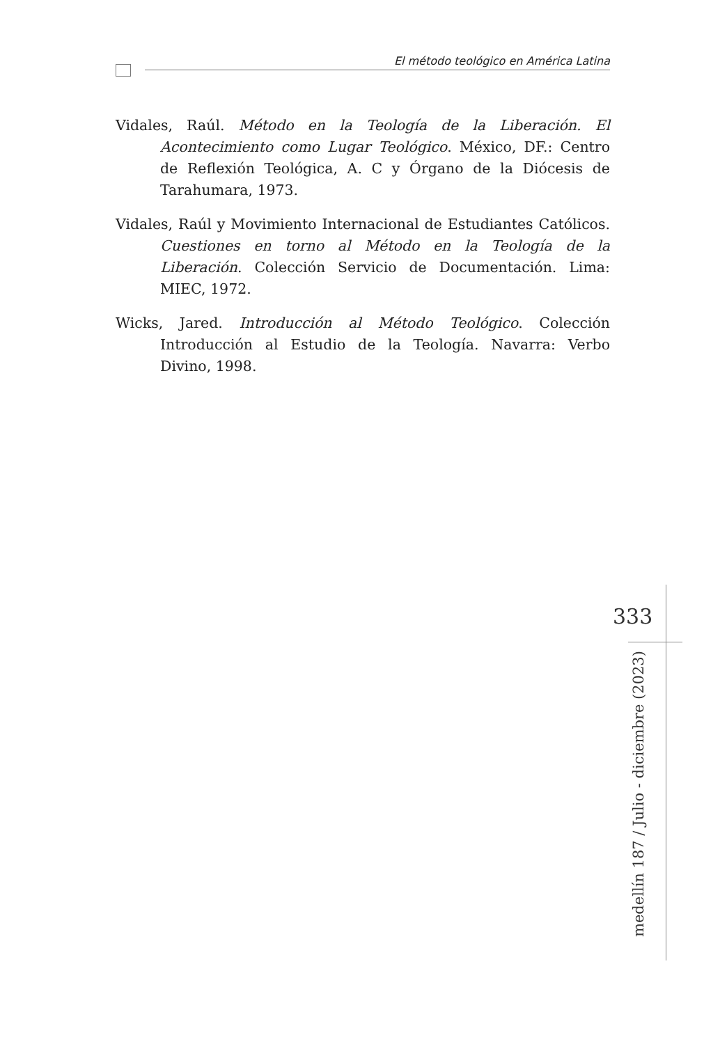El método teológico en América Latina
Vidales, Raúl. Método en la Teología de la Liberación. El Acontecimiento como Lugar Teológico. México, DF.: Centro de Reflexión Teológica, A. C y Órgano de la Diócesis de Tarahumara, 1973.
Vidales, Raúl y Movimiento Internacional de Estudiantes Católicos. Cuestiones en torno al Método en la Teología de la Liberación. Colección Servicio de Documentación. Lima: MIEC, 1972.
Wicks, Jared. Introducción al Método Teológico. Colección Introducción al Estudio de la Teología. Navarra: Verbo Divino, 1998.
333
medellín 187 / Julio - diciembre (2023)